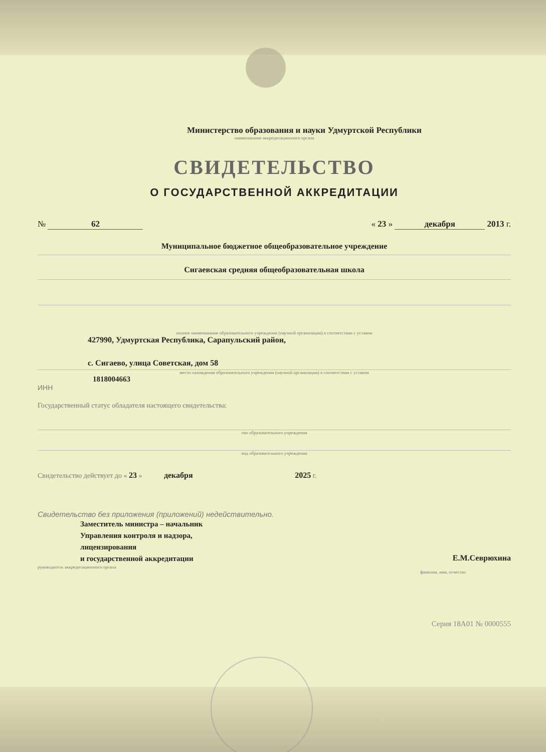Министерство образования и науки Удмуртской Республики
наименование аккредитационного органа
СВИДЕТЕЛЬСТВО
О ГОСУДАРСТВЕННОЙ АККРЕДИТАЦИИ
№ 62 « 23 » декабря 2013 г.
Муниципальное бюджетное общеобразовательное учреждение
Сигаевская средняя общеобразовательная школа
полное наименование образовательного учреждения (научной организации) в соответствии с уставом
427990, Удмуртская Республика, Сарапульский район,
с. Сигаево, улица Советская, дом 58
место нахождения образовательного учреждения (научной организации) в соответствии с уставом
1818004663
ИНН
Государственный статус обладателя настоящего свидетельства:
тип образовательного учреждения
вид образовательного учреждения
Свидетельство действует до « 23 » декабря 2025 г.
Свидетельство без приложения (приложений) недействительно.
Заместитель министра – начальник
Управления контроля и надзора,
лицензирования
и государственной аккредитации
руководитель аккредитационного органа Е.М.Севрюхина
фамилия, имя, отчество
Серия 18А01 № 0000555